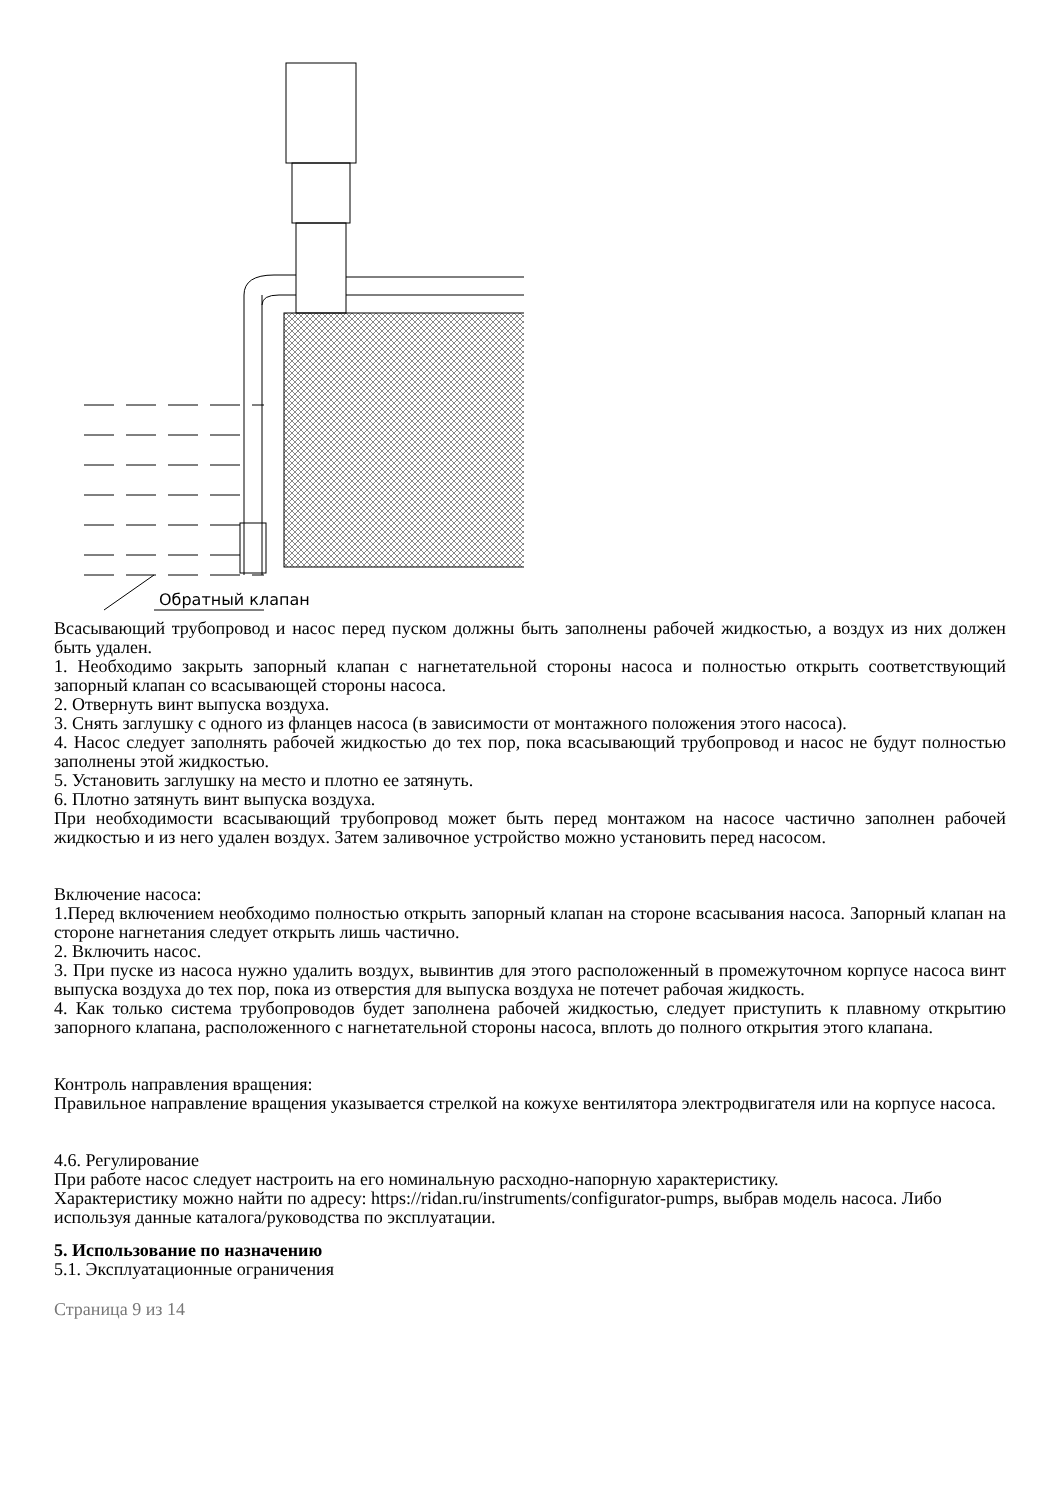Обратный клапан
Всасывающий трубопровод и насос перед пуском должны быть заполнены рабочей жидкостью, а воздух из них должен быть удален.
1. Необходимо закрыть запорный клапан с нагнетательной стороны насоса и полностью открыть соответствующий запорный клапан со всасывающей стороны насоса.
2. Отвернуть винт выпуска воздуха.
3. Снять заглушку с одного из фланцев насоса (в зависимости от монтажного положения этого насоса).
4. Насос следует заполнять рабочей жидкостью до тех пор, пока всасывающий трубопровод и насос не будут полностью заполнены этой жидкостью.
5. Установить заглушку на место и плотно ее затянуть.
6. Плотно затянуть винт выпуска воздуха.
При необходимости всасывающий трубопровод может быть перед монтажом на насосе частично заполнен рабочей жидкостью и из него удален воздух. Затем заливочное устройство можно установить перед насосом.
Включение насоса:
1.Перед включением необходимо полностью открыть запорный клапан на стороне всасывания насоса. Запорный клапан на стороне нагнетания следует открыть лишь частично.
2. Включить насос.
3. При пуске из насоса нужно удалить воздух, вывинтив для этого расположенный в промежуточном корпусе насоса винт выпуска воздуха до тех пор, пока из отверстия для выпуска воздуха не потечет рабочая жидкость.
4. Как только система трубопроводов будет заполнена рабочей жидкостью, следует приступить к плавному открытию запорного клапана, расположенного с нагнетательной стороны насоса, вплоть до полного открытия этого клапана.
Контроль направления вращения:
Правильное направление вращения указывается стрелкой на кожухе вентилятора электродвигателя или на корпусе насоса.
4.6. Регулирование
При работе насос следует настроить на его номинальную расходно-напорную характеристику.
Характеристику можно найти по адресу: https://ridan.ru/instruments/configurator-pumps, выбрав модель насоса. Либо используя данные каталога/руководства по эксплуатации.
5. Использование по назначению
5.1. Эксплуатационные ограничения
Страница 9 из 14